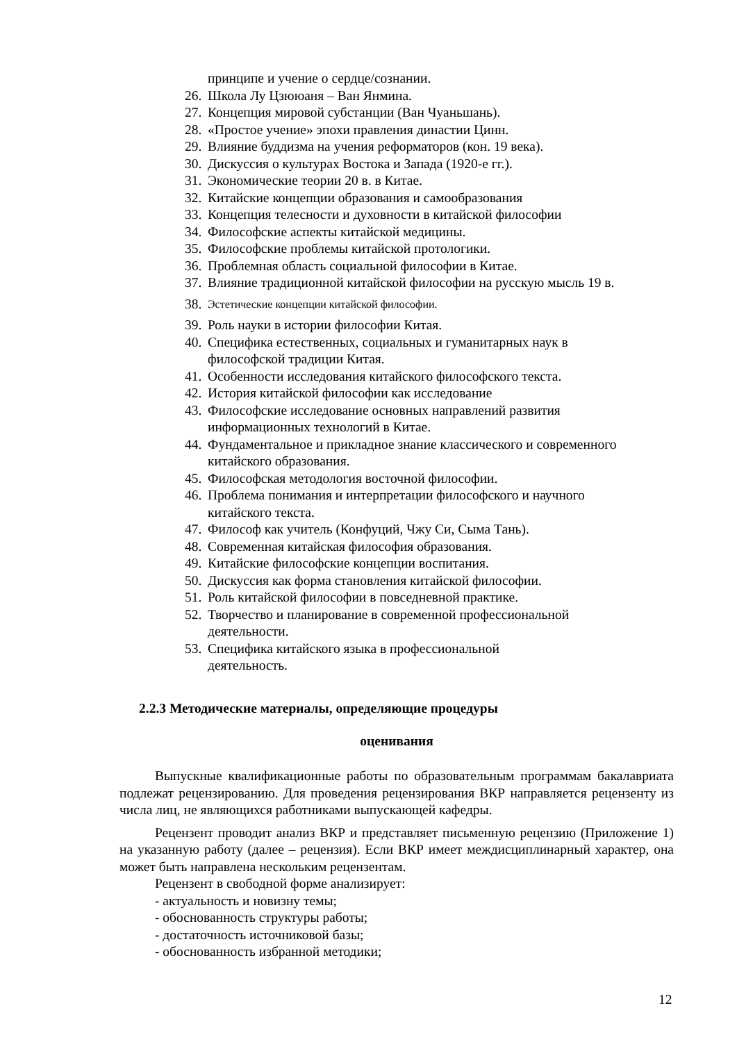принципе и учение о сердце/сознании.
26. Школа Лу Цзююаня – Ван Янмина.
27. Концепция мировой субстанции (Ван Чуаньшань).
28. «Простое учение» эпохи правления династии Цинн.
29. Влияние буддизма на учения реформаторов (кон. 19 века).
30. Дискуссия о культурах Востока и Запада (1920-е гг.).
31. Экономические теории 20 в. в Китае.
32. Китайские концепции образования и самообразования
33. Концепция телесности и духовности в китайской философии
34. Философские аспекты китайской медицины.
35. Философские проблемы китайской протологики.
36. Проблемная область социальной философии в Китае.
37. Влияние традиционной китайской философии на русскую мысль 19 в.
38. Эстетические концепции китайской философии.
39. Роль науки в истории философии Китая.
40. Специфика естественных, социальных и гуманитарных наук в
философской традиции Китая.
41. Особенности исследования китайского философского текста.
42. История китайской философии как исследование
43. Философские исследование основных направлений развития
информационных технологий в Китае.
44. Фундаментальное и прикладное знание классического и современного
китайского образования.
45. Философская методология восточной философии.
46. Проблема понимания и интерпретации философского и научного
китайского текста.
47. Философ как учитель (Конфуций, Чжу Си, Сыма Тань).
48. Современная китайская философия образования.
49. Китайские философские концепции воспитания.
50. Дискуссия как форма становления китайской философии.
51. Роль китайской философии в повседневной практике.
52. Творчество и планирование в современной профессиональной
деятельности.
53. Специфика китайского языка в профессиональной
деятельность.
2.2.3 Методические материалы, определяющие процедуры
оценивания
Выпускные квалификационные работы по образовательным программам бакалавриата подлежат рецензированию. Для проведения рецензирования ВКР направляется рецензенту из числа лиц, не являющихся работниками выпускающей кафедры.
Рецензент проводит анализ ВКР и представляет письменную рецензию (Приложение 1) на указанную работу (далее – рецензия). Если ВКР имеет междисциплинарный характер, она может быть направлена нескольким рецензентам.
Рецензент в свободной форме анализирует:
- актуальность и новизну темы;
- обоснованность структуры работы;
- достаточность источниковой базы;
- обоснованность избранной методики;
12